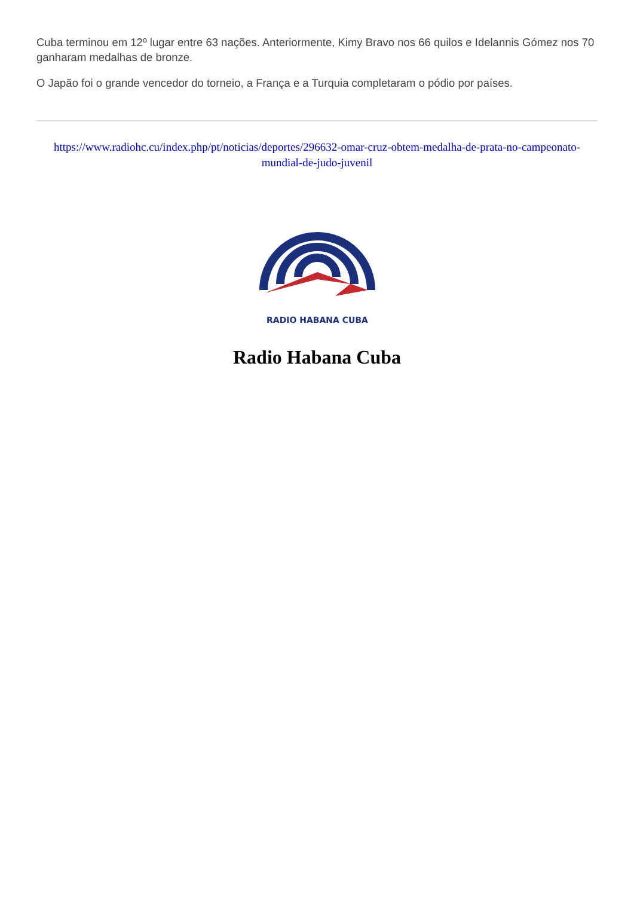Cuba terminou em 12º lugar entre 63 nações. Anteriormente, Kimy Bravo nos 66 quilos e Idelannis Gómez nos 70 ganharam medalhas de bronze.
O Japão foi o grande vencedor do torneio, a França e a Turquia completaram o pódio por países.
https://www.radiohc.cu/index.php/pt/noticias/deportes/296632-omar-cruz-obtem-medalha-de-prata-no-campeonato-mundial-de-judo-juvenil
RADIO HABANA CUBA
Radio Habana Cuba